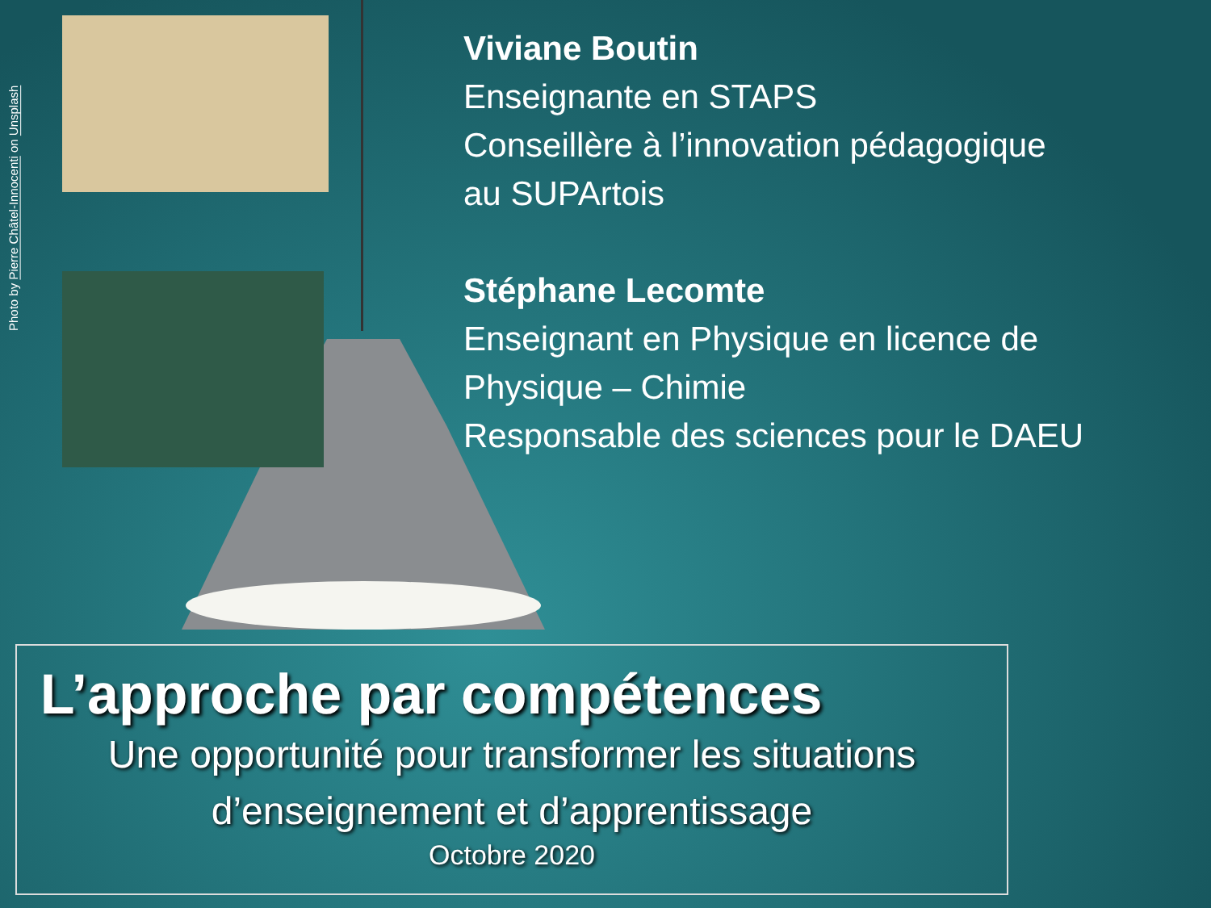Photo by Pierre Châtel-Innocenti on Unsplash
Viviane Boutin
Enseignante en STAPS
Conseillère à l’innovation pédagogique
au SUPArtois
Stéphane Lecomte
Enseignant en Physique en licence de
Physique – Chimie
Responsable des sciences pour le DAEU
L’approche par compétences
Une opportunité pour transformer les situations
d’enseignement et d’apprentissage
Octobre 2020